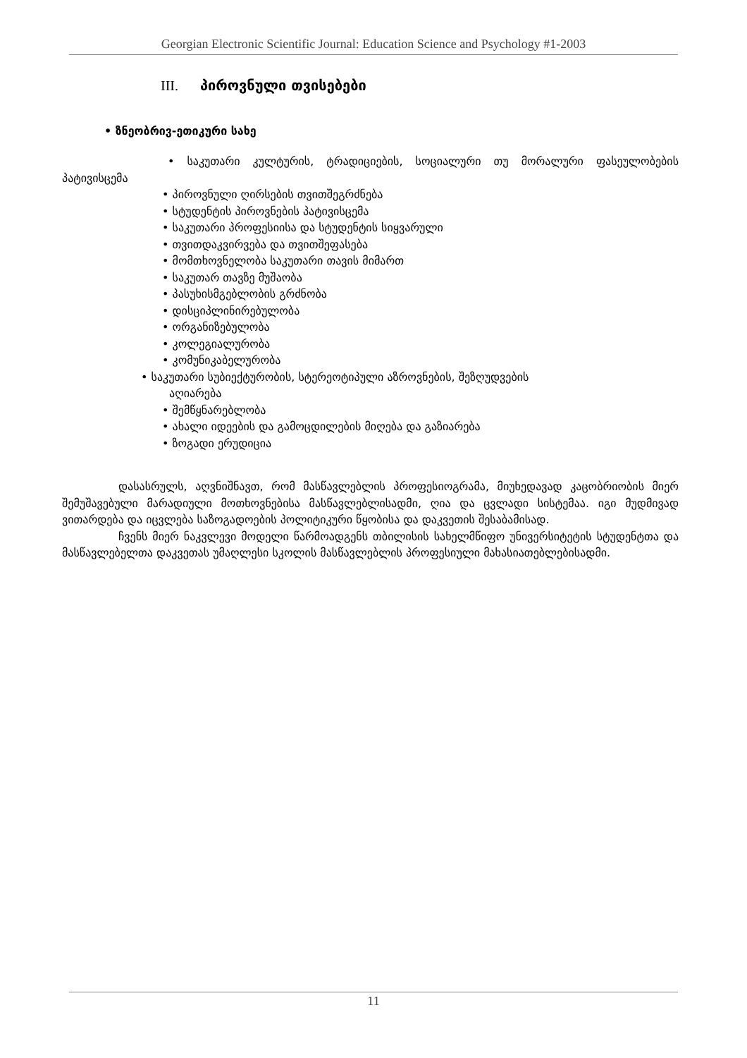Georgian Electronic Scientific Journal: Education Science and Psychology #1-2003
III. პიროვნული თვისებები
• ზნეობრივ-ეთიკური სახე
• საკუთარი კულტურის, ტრადიციების, სოციალური თუ მორალური ფასეულობების პატივისცემა
• პიროვნული ღირსების თვითშეგრძნება
• სტუდენტის პიროვნების პატივისცემა
• საკუთარი პროფესიისა და სტუდენტის სიყვარული
• თვითდაკვირვება და თვითშეფასება
• მომთხოვნელობა საკუთარი თავის მიმართ
• საკუთარ თავზე მუშაობა
• პასუხისმგებლობის გრძნობა
• დისციპლინირებულობა
• ორგანიზებულობა
• კოლეგიალურობა
• კომუნიკაბელურობა
• საკუთარი სუბიექტურობის, სტერეოტიპული აზროვნების, შეზღუდვების
აღიარება
• შემწყნარებლობა
• ახალი იდეების და გამოცდილების მიღება და გაზიარება
• ზოგადი ერუდიცია
დასასრულს, აღვნიშნავთ, რომ მასწავლებლის პროფესიოგრამა, მიუხედავად კაცობრიობის მიერ შემუშავებული მარადიული მოთხოვნებისა მასწავლებლისადმი, ღია და ცვლადი სისტემაა. იგი მუდმივად ვითარდება და იცვლება საზოგადოების პოლიტიკური წყობისა და დაკვეთის შესაბამისად.
ჩვენს მიერ ნაკვლევი მოდელი წარმოადგენს თბილისის სახელმწიფო უნივერსიტეტის სტუდენტთა და მასწავლებელთა დაკვეთას უმაღლესი სკოლის მასწავლებლის პროფესიული მახასიათებლებისადმი.
11